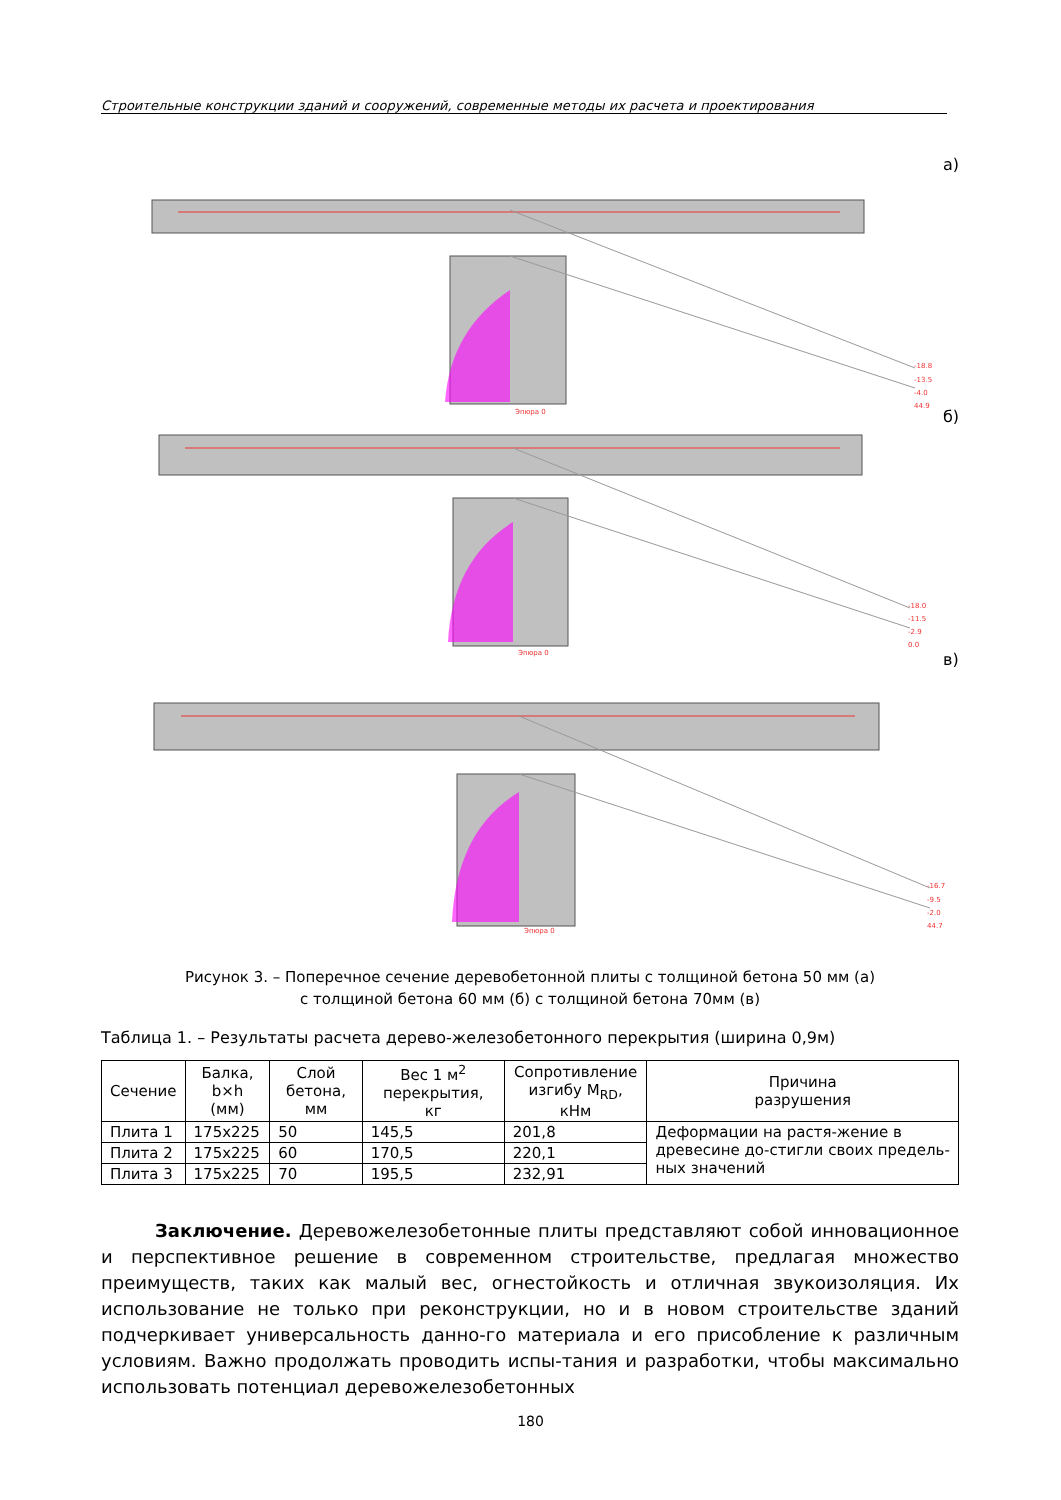Строительные конструкции зданий и сооружений, современные методы их расчета и проектирования
а)
б)
в)
-18.8
-13.5
-4.0
44.9
-18.0
-11.5
-2.9
0.0
-16.7
-9.5
-2.0
44.7
Эпюра 0
Эпюра 0
Эпюра 0
Рисунок 3. – Поперечное сечение деревобетонной плиты с толщиной бетона 50 мм (а)
с толщиной бетона 60 мм (б) с толщиной бетона 70мм (в)
Таблица 1. – Результаты расчета дерево-железобетонного перекрытия (ширина 0,9м)
| Сечение | Балка, b×h (мм) | Слой бетона, мм | Вес 1 м<sup>2</sup> перекрытия, кг | Сопротивление изгибу M<sub>RD</sub>, кНм | Причина разрушения |
| --- | --- | --- | --- | --- | --- |
| Плита 1 | 175x225 | 50 | 145,5 | 201,8 | Деформации на растя-жение в древесине до-стигли своих предель-ных значений |
| Плита 2 | 175x225 | 60 | 170,5 | 220,1 | |
| Плита 3 | 175x225 | 70 | 195,5 | 232,91 | |
   Заключение. Деревожелезобетонные плиты представляют собой инновационное и перспективное решение в современном строительстве, предлагая множество преимуществ, таких как малый вес, огнестойкость и отличная звукоизоляция. Их использование не только при реконструкции, но и в новом строительстве зданий подчеркивает универсальность данно-го материала и его присобление к различным условиям. Важно продолжать проводить испы-тания и разработки, чтобы максимально использовать потенциал деревожелезобетонных
180